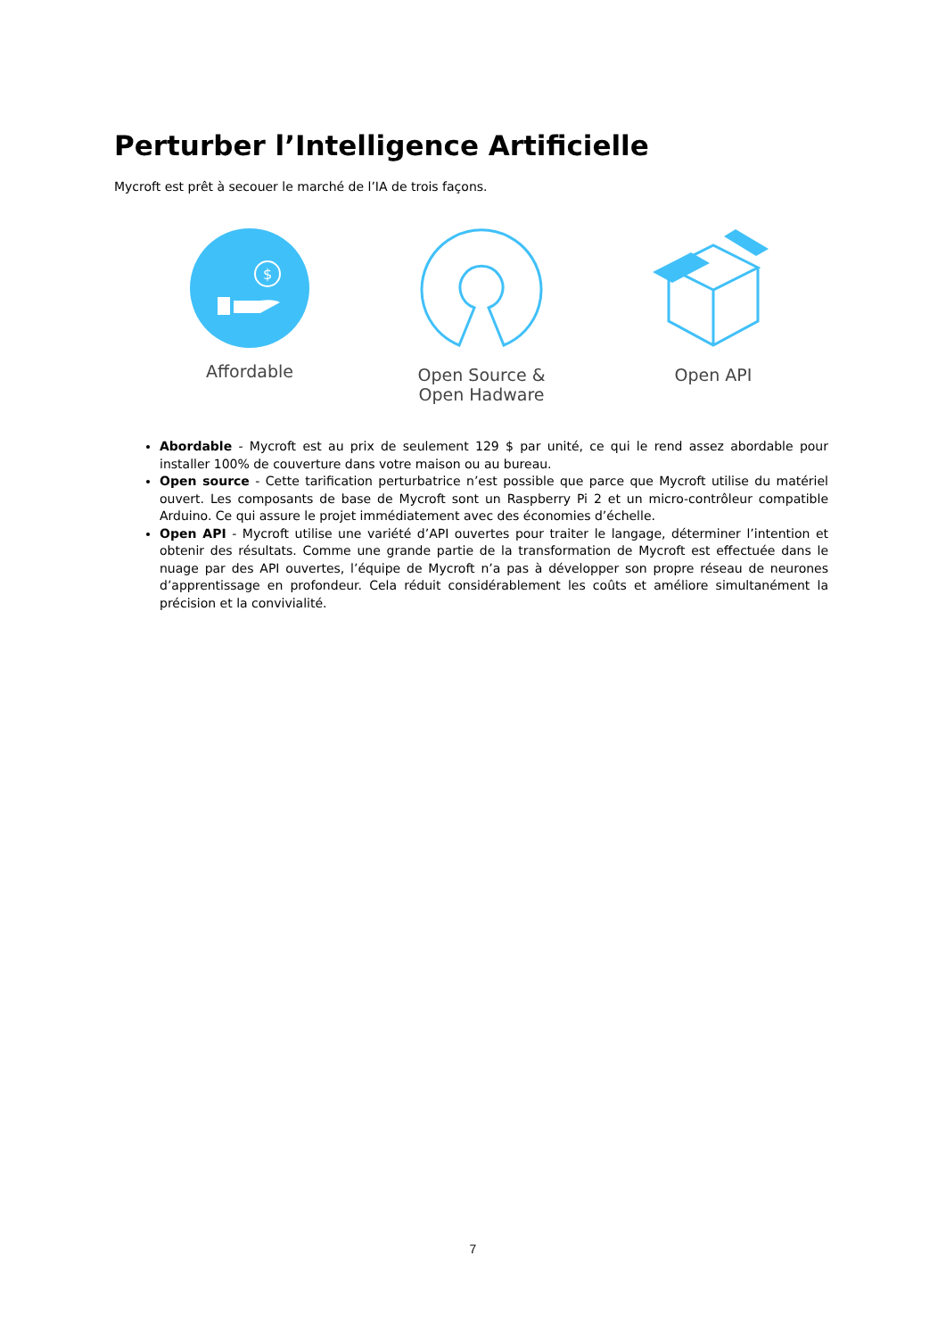Perturber l’Intelligence Artificielle
Mycroft est prêt à secouer le marché de l’IA de trois façons.
$
Affordable
Open Source &
Open Hadware
Open API
Abordable - Mycroft est au prix de seulement 129 $ par unité, ce qui le rend assez abordable pour installer 100% de couverture dans votre maison ou au bureau.
Open source - Cette tarification perturbatrice n’est possible que parce que Mycroft utilise du matériel ouvert. Les composants de base de Mycroft sont un Raspberry Pi 2 et un micro-contrôleur compatible Arduino. Ce qui assure le projet immédiatement avec des économies d’échelle.
Open API - Mycroft utilise une variété d’API ouvertes pour traiter le langage, déterminer l’intention et obtenir des résultats. Comme une grande partie de la transformation de Mycroft est effectuée dans le nuage par des API ouvertes, l’équipe de Mycroft n’a pas à développer son propre réseau de neurones d’apprentissage en profondeur. Cela réduit considérablement les coûts et améliore simultanément la précision et la convivialité.
7